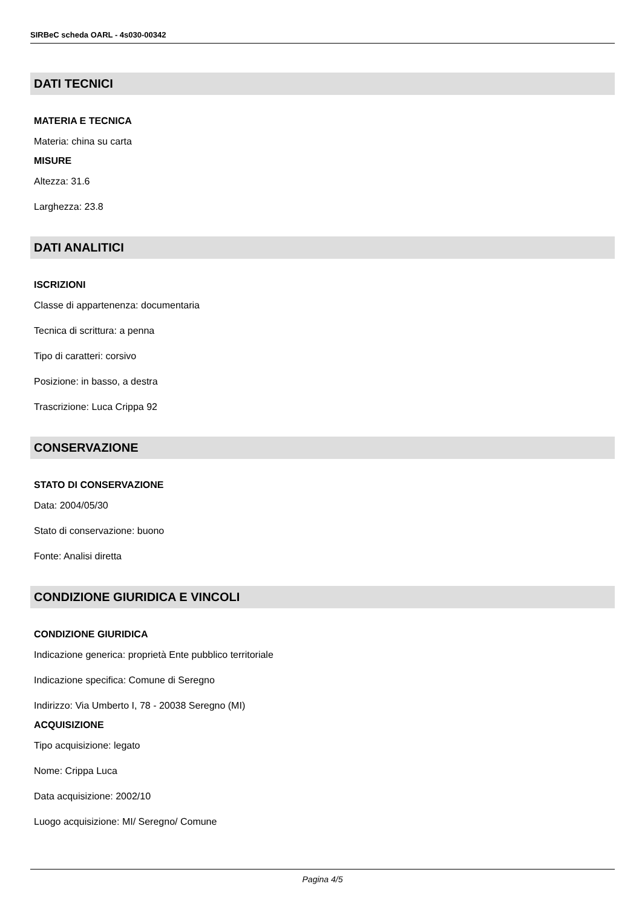SIRBeC scheda OARL - 4s030-00342
DATI TECNICI
MATERIA E TECNICA
Materia: china su carta
MISURE
Altezza: 31.6
Larghezza: 23.8
DATI ANALITICI
ISCRIZIONI
Classe di appartenenza: documentaria
Tecnica di scrittura: a penna
Tipo di caratteri: corsivo
Posizione: in basso, a destra
Trascrizione: Luca Crippa 92
CONSERVAZIONE
STATO DI CONSERVAZIONE
Data: 2004/05/30
Stato di conservazione: buono
Fonte: Analisi diretta
CONDIZIONE GIURIDICA E VINCOLI
CONDIZIONE GIURIDICA
Indicazione generica: proprietà Ente pubblico territoriale
Indicazione specifica: Comune di Seregno
Indirizzo: Via Umberto I, 78 - 20038 Seregno (MI)
ACQUISIZIONE
Tipo acquisizione: legato
Nome: Crippa Luca
Data acquisizione: 2002/10
Luogo acquisizione: MI/ Seregno/ Comune
Pagina 4/5